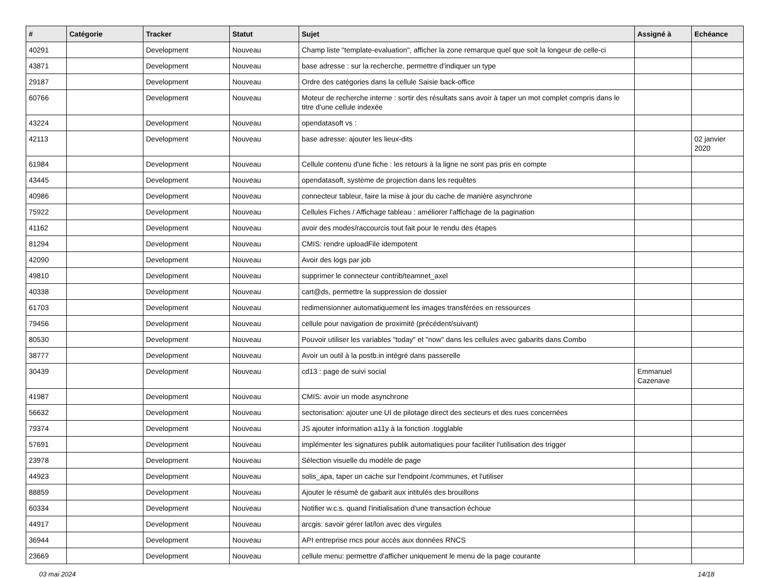| # | Catégorie | Tracker | Statut | Sujet | Assigné à | Echéance |
| --- | --- | --- | --- | --- | --- | --- |
| 40291 | | Development | Nouveau | Champ liste "template-evaluation", afficher la zone remarque quel que soit la longeur de celle-ci | | |
| 43871 | | Development | Nouveau | base adresse : sur la recherche, permettre d'indiquer un type | | |
| 29187 | | Development | Nouveau | Ordre des catégories dans la cellule Saisie back-office | | |
| 60766 | | Development | Nouveau | Moteur de recherche interne : sortir des résultats sans avoir à taper un mot complet compris dans le titre d'une cellule indexée | | |
| 43224 | | Development | Nouveau | opendatasoft vs : | | |
| 42113 | | Development | Nouveau | base adresse: ajouter les lieux-dits | | 02 janvier 2020 |
| 61984 | | Development | Nouveau | Cellule contenu d'une fiche : les retours à la ligne ne sont pas pris en compte | | |
| 43445 | | Development | Nouveau | opendatasoft, système de projection dans les requêtes | | |
| 40986 | | Development | Nouveau | connecteur tableur, faire la mise à jour du cache de manière asynchrone | | |
| 75922 | | Development | Nouveau | Cellules Fiches / Affichage tableau : améliorer l'affichage de la pagination | | |
| 41162 | | Development | Nouveau | avoir des modes/raccourcis tout fait pour le rendu des étapes | | |
| 81294 | | Development | Nouveau | CMIS: rendre uploadFile idempotent | | |
| 42090 | | Development | Nouveau | Avoir des logs par job | | |
| 49810 | | Development | Nouveau | supprimer le connecteur contrib/teamnet_axel | | |
| 40338 | | Development | Nouveau | cart@ds, permettre la suppression de dossier | | |
| 61703 | | Development | Nouveau | redimensionner automatiquement les images transférées en ressources | | |
| 79456 | | Development | Nouveau | cellule pour navigation de proximité (précédent/suivant) | | |
| 80530 | | Development | Nouveau | Pouvoir utiliser les variables "today" et "now" dans les cellules avec gabarits dans Combo | | |
| 38777 | | Development | Nouveau | Avoir un outil à la postb.in intégré dans passerelle | | |
| 30439 | | Development | Nouveau | cd13 : page de suivi social | Emmanuel Cazenave | |
| 41987 | | Development | Nouveau | CMIS: avoir un mode asynchrone | | |
| 56632 | | Development | Nouveau | sectorisation: ajouter une UI de pilotage direct des secteurs et des rues concernées | | |
| 79374 | | Development | Nouveau | JS ajouter information a11y à la fonction .togglable | | |
| 57691 | | Development | Nouveau | implémenter les signatures publik automatiques pour faciliter l'utilisation des trigger | | |
| 23978 | | Development | Nouveau | Sélection visuelle du modèle de page | | |
| 44923 | | Development | Nouveau | solis_apa, taper un cache sur l'endpoint /communes, et l'utiliser | | |
| 88859 | | Development | Nouveau | Ajouter le résumé de gabarit aux intitulés des brouillons | | |
| 60334 | | Development | Nouveau | Notifier w.c.s. quand l'initialisation d'une transaction échoue | | |
| 44917 | | Development | Nouveau | arcgis: savoir gérer lat/lon avec des virgules | | |
| 36944 | | Development | Nouveau | API entreprise rncs pour accès aux données RNCS | | |
| 23669 | | Development | Nouveau | cellule menu: permettre d'afficher uniquement le menu de la page courante | | |
03 mai 2024 14/18